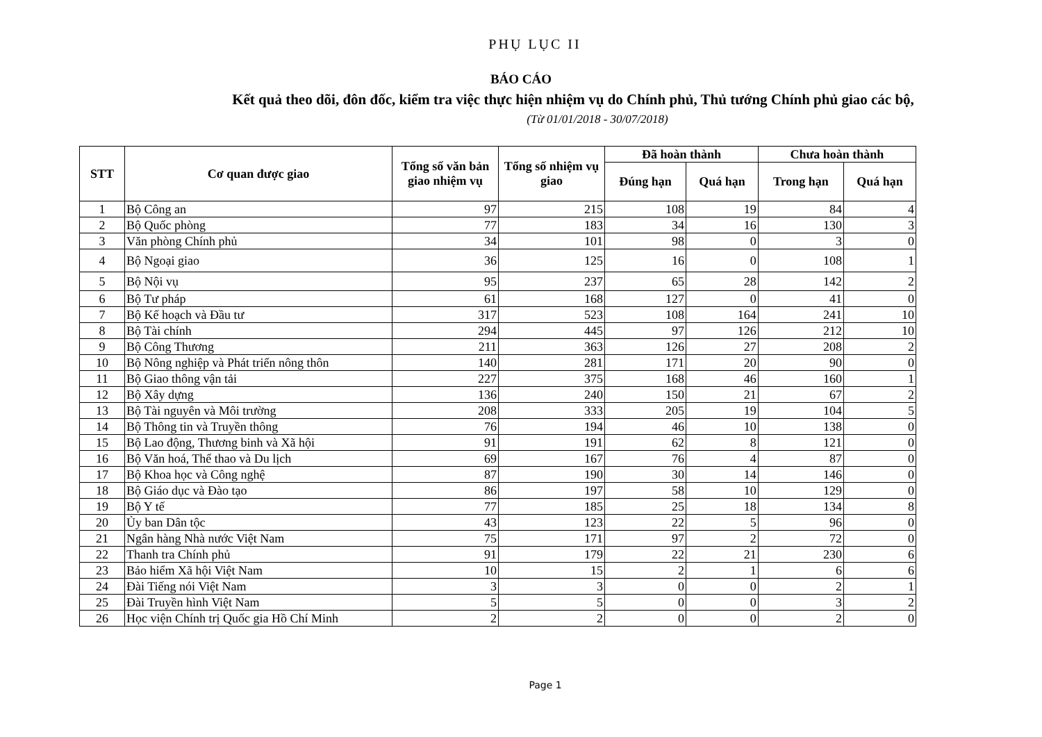PHỤ LỤC II
BÁO CÁO
Kết quả theo dõi, đôn đốc, kiểm tra việc thực hiện nhiệm vụ do Chính phủ, Thủ tướng Chính phủ giao các bộ,
(Từ 01/01/2018 - 30/07/2018)
| STT | Cơ quan được giao | Tổng số văn bản giao nhiệm vụ | Tổng số nhiệm vụ giao | Đã hoàn thành | | Chưa hoàn thành | |
| --- | --- | --- | --- | --- | --- | --- | --- |
| | | | | Đúng hạn | Quá hạn | Trong hạn | Quá hạn |
| 1 | Bộ Công an | 97 | 215 | 108 | 19 | 84 | 4 |
| 2 | Bộ Quốc phòng | 77 | 183 | 34 | 16 | 130 | 3 |
| 3 | Văn phòng Chính phủ | 34 | 101 | 98 | 0 | 3 | 0 |
| 4 | Bộ Ngoại giao | 36 | 125 | 16 | 0 | 108 | 1 |
| 5 | Bộ Nội vụ | 95 | 237 | 65 | 28 | 142 | 2 |
| 6 | Bộ Tư pháp | 61 | 168 | 127 | 0 | 41 | 0 |
| 7 | Bộ Kế hoạch và Đầu tư | 317 | 523 | 108 | 164 | 241 | 10 |
| 8 | Bộ Tài chính | 294 | 445 | 97 | 126 | 212 | 10 |
| 9 | Bộ Công Thương | 211 | 363 | 126 | 27 | 208 | 2 |
| 10 | Bộ Nông nghiệp và Phát triển nông thôn | 140 | 281 | 171 | 20 | 90 | 0 |
| 11 | Bộ Giao thông vận tải | 227 | 375 | 168 | 46 | 160 | 1 |
| 12 | Bộ Xây dựng | 136 | 240 | 150 | 21 | 67 | 2 |
| 13 | Bộ Tài nguyên và Môi trường | 208 | 333 | 205 | 19 | 104 | 5 |
| 14 | Bộ Thông tin và Truyền thông | 76 | 194 | 46 | 10 | 138 | 0 |
| 15 | Bộ Lao động, Thương binh và Xã hội | 91 | 191 | 62 | 8 | 121 | 0 |
| 16 | Bộ Văn hoá, Thể thao và Du lịch | 69 | 167 | 76 | 4 | 87 | 0 |
| 17 | Bộ Khoa học và Công nghệ | 87 | 190 | 30 | 14 | 146 | 0 |
| 18 | Bộ Giáo dục và Đào tạo | 86 | 197 | 58 | 10 | 129 | 0 |
| 19 | Bộ Y tế | 77 | 185 | 25 | 18 | 134 | 8 |
| 20 | Ủy ban Dân tộc | 43 | 123 | 22 | 5 | 96 | 0 |
| 21 | Ngân hàng Nhà nước Việt Nam | 75 | 171 | 97 | 2 | 72 | 0 |
| 22 | Thanh tra Chính phủ | 91 | 179 | 22 | 21 | 230 | 6 |
| 23 | Bảo hiểm Xã hội Việt Nam | 10 | 15 | 2 | 1 | 6 | 6 |
| 24 | Đài Tiếng nói Việt Nam | 3 | 3 | 0 | 0 | 2 | 1 |
| 25 | Đài Truyền hình Việt Nam | 5 | 5 | 0 | 0 | 3 | 2 |
| 26 | Học viện Chính trị Quốc gia Hồ Chí Minh | 2 | 2 | 0 | 0 | 2 | 0 |
Page 1